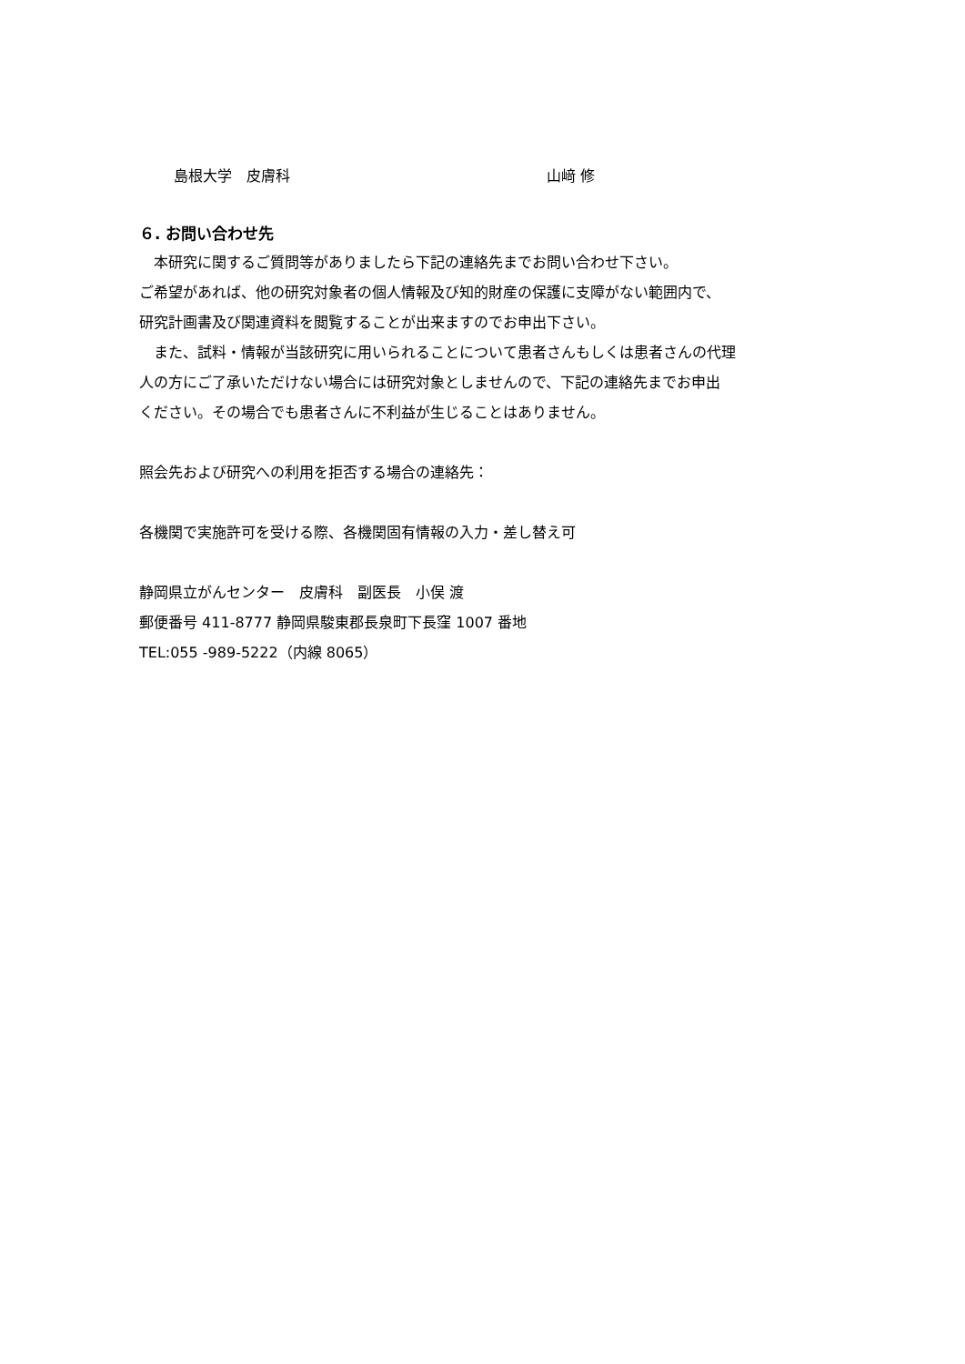島根大学　皮膚科 山﨑 修
６. お問い合わせ先
　本研究に関するご質問等がありましたら下記の連絡先までお問い合わせ下さい。
ご希望があれば、他の研究対象者の個人情報及び知的財産の保護に支障がない範囲内で、
研究計画書及び関連資料を閲覧することが出来ますのでお申出下さい。
　また、試料・情報が当該研究に用いられることについて患者さんもしくは患者さんの代理
人の方にご了承いただけない場合には研究対象としませんので、下記の連絡先までお申出
ください。その場合でも患者さんに不利益が生じることはありません。
照会先および研究への利用を拒否する場合の連絡先：
各機関で実施許可を受ける際、各機関固有情報の入力・差し替え可
静岡県立がんセンター　皮膚科　副医長　小俣 渡
郵便番号 411-8777 静岡県駿東郡長泉町下長窪 1007 番地
TEL:055 -989-5222（内線 8065）